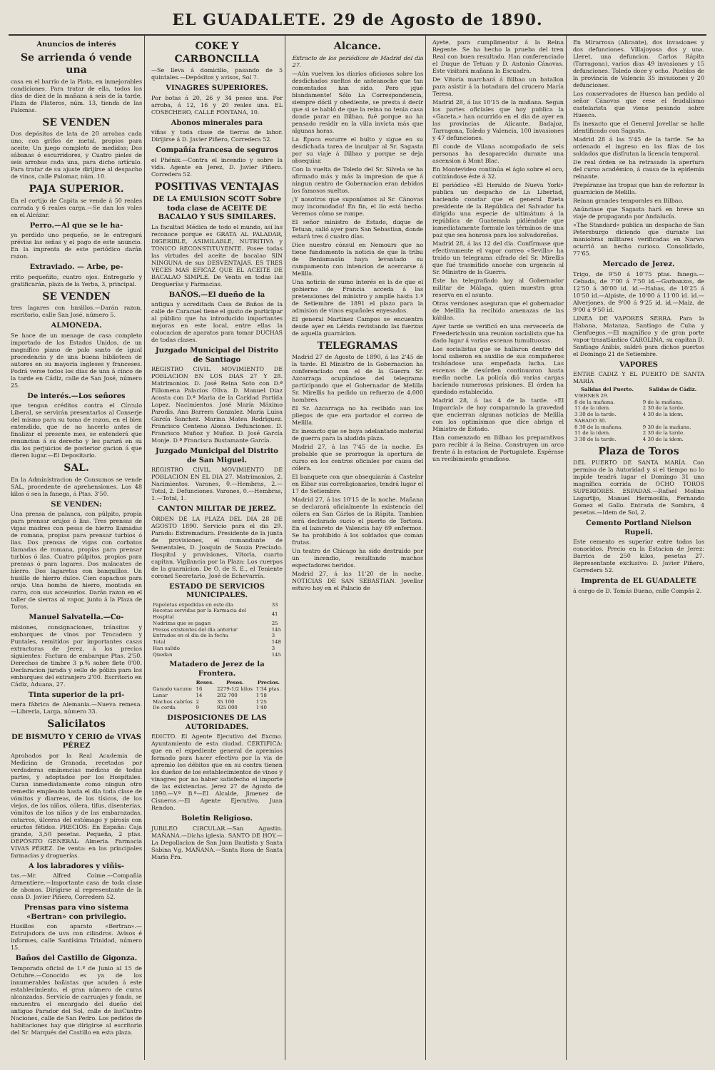EL GUADALETE. 29 de Agosto de 1890.
Anuncios de interés
Se arrienda ó vende una
casa en el barrio de la Plata, en inmejorables condiciones. Para tratar de ella, todos los días de diez de la mañana á seis de la tarde, Plaza de Plateros, núm. 13, tienda de las Palomas.
SE VENDEN
Dos depósitos de lata de 20 arrobas cada uno, con grifos de metal, propios para aceite; Un juego completo de medidas; Dos sábanas ó escurridores, y Cuatro pieles de seis arrobas cada una, para dicho artículo. Para tratar de su ajuste dirijirse al despacho de vinos, calle Palomar, núm. 10.
PAJA SUPERIOR.
En el cortijo de Capita se vende á 50 reales carrada y 6 reales carga.—Se dan los vales en el Alcázar.
Perro.—Al que se le ha-
ya perdido uno pequeño, se le entregará prévias las señas y el pago de este anuncio. En la imprenta de este periódico darán razon.
Extraviado. — Arbe, pe-
rrito pequeñito, cuatro ojos. Entregarlo y gratificarán, plaza de la Yerba, 3, principal.
SE VENDEN
tres lagares con husillos.—Darán razon, escritorio, calle San José, número 5.
ALMONEDA.
Se hace de un menage de casa completo importado de los Estados Unidos, de un magnífico piano de palo santo de igual procedencia y de una buena biblioteca de autores en su mayoria ingleses y franceses. Podrá verse todos los dias de una á cinco de la tarde en Cádiz, calle de San José, número 25.
De interés.—Los señores
que tengan créditos contra el Círculo Liberal, se servirán presentarlos al Conserje del mismo para su toma de razon, en el bien entendido, que de no hacerlo antes de finalizar el presente mes, se entenderá que renuncian á su derecho y les parará en su dia los perjuicios de posterior gacion á que dieren lugar.—El Depositario.
SAL.
En la Administracion de Consumos se vende SAL, procedente de aprehensiones. Los 48 kilos ó sea la fanega, á Ptas. 3'50.
SE VENDEN:
Una prensa de palanca, con púlpito, propia para prensar orujos ó lias. Tres prensas de vigas madres con pesas de hierro llamadas de romana, propias para prensar turbios ó lias. Dos prensas de vigas con corbatos llamadas de romana, propias para prensar turbios ó lias. Cuatro púlpitos, propios para prensas ó para lagares. Dos malacates de hierro. Dos lagaretas con banquillos. Un husillo de hierro dulce. Cien capachos para orujo. Una bomba de hierro, montada en carro, con sus accesorios. Darán razon en el taller de sierras al vapor, junto á la Plaza de Toros.
Manuel Salvatella.—Co-
misiones, consignaciones, tránsitos y embarques de vinos por Trocadero y Puntales, remitidos por importantes casas extractoras de Jerez, á los precios siguientes: Factura de embarque Ptas. 2'50. Derechos de timbre 3 p.% sobre flete 0'00. Declaracion jurada y sello de póliza para los embarques del extranjero 2'00. Escritorio en Cádiz, Aduana, 27.
Tinta superior de la pri-
mera fábrica de Alemania.—Nueva remesa.—Libreria, Larga, número 33.
Salicilatos
DE BISMUTO Y CERIO de VIVAS PÉREZ
Aprobados por la Real Academia de Medicina de Granada, recetados por verdaderas eminencias médicas de todas partes, y adoptados por los Hospitales. Curan inmediatamente como ningun otro remedio empleado hasta el dia toda clase de vómitos y diarreas, de los tísicos, de los viejos, de los niños, cólera, tifus, disenterias, vómitos de los niños y de las embarazadas, catarros, úlceras del estómago y pirosis con eructos fétidos. PRECIOS: En España: Caja grande, 3,50 pesetas. Pequeña, 2 ptas. DEPÓSITO GENERAL: Almeria. Farmacia VIVAS PÉREZ. De venta: en las principales farmacias y droguerías.
A los labradores y viñis-
tas.—Mr. Alfred Coime.—Compañia Armentiere.—Importante casa de toda clase de abonos. Dirigirse al representante de la casa D. Javier Piñero, Corredera 52.
Prensas para vino sistema «Bertran» con privilegio.
Husillos con aparato «Bertran».—Estrujadora de uva con cilindros. Avisos é informes, calle Santísima Trinidad, número 15.
Baños del Castillo de Gigonza.
Temporada oficial de 1.º de Junio al 15 de Octubre.—Conocido es ya de los innumerables bañistas que acuden á este establecimiento, el gran número de curas alcanzadas. Servicio de carruajes y fonda, se encuentra el encargado del dueño del antiguo Parador del Sol, calle de lasCuatro Naciones, calle de San Pedro. Los pedidos de habitaciones hay que dirigirse al escritorio del Sr. Marqués del Castillo en esta plaza.
COKE Y CARBONCILLA
—Se lleva á domicilio, pasando de 5 quintales.—Depósitos y avisos, Sol 7.
VINAGRES SUPERIORES.
Por botas á 20, 26 y 34 pesos una. Por arroba, á 12, 16 y 20 reales una. EL COSECHERO, CALLE FONTANA, 10.
Abonos minerales para
viñas y toda clase de tierras de labor. Dirijirse á D. Javier Piñero, Corredera 52.
Compañía francesa de seguros
el Phénix.—Contra el incendio y sobre la vida. Agente en Jerez, D. Javier Piñero. Corredera 52.
POSITIVAS VENTAJAS
DE LA EMULSION SCOTT Sobre toda clase de ACEITE DE BACALAO Y SUS SIMILARES.
La facultad Médica de todo el mundo, así las reconoce porque es GRATA AL PALADAR, DIGERIBLE, ASIMILABLE, NUTRITIVA y TONICO RECONSTITUYENTE. Posee todas las virtudes del aceite de bacalao SIN NINGUNA de sus DESVENTAJAS. ES TRES VECES MAS EFICAZ QUE EL ACEITE DE BACALAO SIMPLE. De Venta en todas las Droguerías y Farmacias.
BAÑOS.—El dueño de la
antigua y acreditada Casa de Baños de la calle de Caracuel tiene el gusto de participar al público que ha introducido importantes mejoras en este local, entre ellas la colocacion de aparatos para tomar DUCHAS de todas clases.
Juzgado Municipal del Distrito de Santiago
REGISTRO CIVIL. MOVIMIENTO DE POBLACION EN LOS DIAS 27 Y 28. Matrimonios. D. José Reina Soto con D.ª Fillomena Palacios Oliva. D. Manuel Diaz Acosta con D.ª Maria de la Caridad Partida Lopez. Nacimientos. José María Máximo Parodis. Ana Barrera Gonzalez. María Luisa García Sanchez. Marina Matea Rodriguez. Francisco Centeno Alonso. Defunciones. D. Francisco Muñoz y Muñoz. D. José García Monje. D.ª Francisca Bustamante García.
Juzgado Municipal del Distrito de San Miguel.
REGISTRO CIVIL. MOVIMIENTO DE POBLACION EN EL DIA 27. Matrimonios, 2. Nacimientos. Varones, 0.—Hembras, 2.—Total, 2. Defunciones. Varones, 0.—Hembras, 1.—Total, 1.
CANTON MILITAR DE JEREZ.
ÓRDEN DE LA PLAZA DEL DIA 28 DE AGOSTO 1890. Servicio para el dia 29. Parada: Extremadura. Presidente de la junta de provisiones, el comandante de Sementales, D. Joaquin de Souza Preciado. Hospital y provisiones, Vitoria, cuarto capitan. Vigilancia por la Plaza: Los cuerpos de la guarnicion. De O. de S. E., el Teniente coronel Secretario, José de Echevarría.
ESTADO DE SERVICIOS MUNICIPALES.
| Papeletas expedidas en este dia | 33 |
| Recetas servidas por la Farmacia del Hospital | 41 |
| Nodrizas que se pagan | 25 |
| Presos existentes del dia anterior | 145 |
| Entrados en el dia de la fecha | 3 |
| Total | 148 |
| Han salido | 3 |
| Quedan | 145 |
Matadero de Jerez de la Frontera.
| | Reses. | Pesos. | Precios. |
| --- | --- | --- | --- |
| Ganado vacuno | 16 | 2279-1/2 kilos | 1'34 ptas. |
| Lanar | 14 | 202 700 | 1'18 |
| Machos cabríos | 2 | 35 100 | 1'25 |
| De cerda | 9 | 925 000 | 1'40 |
DISPOSICIONES DE LAS AUTORIDADES.
EDICTO. El Agente Ejecutivo del Excmo. Ayuntamiento de esta ciudad. CERTIFICA: que en el expediente general de apremios formado para hacer efectivo por la via de apremio los débitos que en su contra tienen los dueños de los establecimientos de vinos y vinagres por no haber satisfecho el importe de las existencias. Jerez 27 de Agosto de 1890.—V.º B.º—El Alcalde, Jimenez de Cisneros.—El Agente Ejecutivo, Juan Rendon.
Boletin Religioso.
JUBILEO CIRCULAR.—San Agustin. MAÑANA.—Dicha iglesia. SANTO DE HOY.—La Degollacion de San Juan Bautista y Santa Sabina Vg. MAÑANA.—Santa Rosa de Santa Maria Fra.
Alcance.
Extracto de los periódicos de Madrid del dia 27.
—Aún vuelven los diarios oficiosos sobre los desdichados sueltos de anteanoche que tan comentados han sido. Pero ¡qué blandamente! Sólo La Correspondencia, siempre dócil y obediente, se presta á decir que si se habló de que la reina no tenia casa donde parar en Bilbao, fué porque no ha pensado residir en la villa invicta más que algunas horas.
La Época escurre el bulto y sigue en su desdichada tarea de inculpar al Sr. Sagasta por su viaje á Bilbao y porque se deja obsequiar.
Con la vuelta de Toledo del Sr. Silvela se ha afirmado más y más la impresion de que á ningun centro de Gobernacion eran debidos los famosos sueltos.
¡Y nosotros que suponíamos al Sr. Cánovas muy incomodado! En fin, el lio está hecho. Veremos cómo se rompe.
El señor ministro de Estado, duque de Tetuan, salió ayer para San Sebastian, donde estará tres ó cuatro días.
Dice nuestro cónsul en Nemours que no tiene fundamento la noticia de que la tribu de Beniamasán haya levantado su campamento con intencion de acercarse á Melilla.
Una noticia de sumo interés es la de que el gobierno de Francia acceda á las pretensiones del ministro y amplíe hasta 1.º de Setiembre de 1891 el plazo para la admision de vinos españoles enyesados.
El general Martinez Campos se encuentra desde ayer en Lérida revistando las fuerzas de aquella guarnicion.
TELEGRAMAS
Madrid 27 de Agosto de 1890, á las 2'45 de la tarde. El Ministro de la Gobernacion ha conferenciado con el de la Guerra Sr. Azcarraga ocupándose del telegrama participando que el Gobernador de Melilla Sr. Mirellis ha pedido un refuerzo de 4.000 hombres.
El Sr. Azcarraga no ha recibido aun los pliegos de que era portador el correo de Melilla.
Es inexacto que se baya adelantado material de guerra para la aludida plaza.
Madrid 27, á las 7'45 de la noche. Es probable que se prorrogue la apertura de curso en los centros oficiales por causa del cólera.
El banquete con que obsequiarán á Castelar en Eibar sus correligionarios, tendrá lugar el 17 de Setiembre.
Madrid 27, á las 10'15 de la noche. Mañana se declarará oficialmente la existencia del cólera en San Cárlos de la Rápita. Tambien será declarado sucio el puerto de Tortosa. En el lazareto de Valencia hay 69 enfermos. Se ha prohibido á los soldados que coman frutas.
Un teatro de Chicago ha sido destruido por un incendio, resultando muchos espectadores heridos.
Madrid 27, á las 11'20 de la noche. NOTICIAS DE SAN SEBASTIAN. Jovellar estuvo hoy en el Palacio de
Ayete, para cumplimentar á la Reina Regente. Se ha hecho la prueba del tren Real con buen resultado. Han conferenciado el Duque de Tetuan y D. Antonio Cánovas. Este visitará mañana la Escuadra.
De Vitoria marchará á Bilbao un batallon para asistir á la botadura del crucero María Teresa.
Madrid 28, á las 10'15 de la mañana. Segun los partes oficiales que hoy publica la «Gaceta,» han ocurrido en el dia de ayer en las provincias de Alicante, Badajoz, Tarragona, Toledo y Valencia, 100 invasiones y 47 defunciones.
El conde de Vilana acompañado de seis personas ha desaparecido durante una ascension á Mont Blac.
En Montevideo continúa el ágio sobre el oro, cotizándose éste á 32.
El periódico «El Heraldo de Nueva York» publica un despacho de La Libertad, haciendo constar que el general Ezeta presidente de la República del Salvador ha dirigido una especie de ultimátum á la república de Guatemala pidiéndole que inmediatamente formule los términos de una paz que sea honrosa para los salvadoreños.
Madrid 28, á las 12 del dia. Confírmase que efectivamente el vapor correo «Sevilla» ha traido un telegrama cifrado del Sr. Mirellis que fué trasmitido anoche con urgencia al Sr. Ministro de la Guerra.
Este ha telegrafiado hoy al Gobernador militar de Málaga, quien muestra gran reserva en el asunto.
Otras versiones aseguran que el gobernador de Melilla ha recibido amenazas de las kábilas.
Ayer tarde se verificó en una cervecería de Freederichsain una reunion socialista que ha dado lugar á varias escenas tumultuosas.
Los socialistas que se hallaron dentro del local salieron en auxilio de sus compañeros trabándose una empeñada lucha. Las escenas de desórden continuaron hasta media noche. La policía dió varias cargas haciendo numerosas prisiones. El órden ha quedado establecido.
Madrid 28, á las 4 de la tarde. «El Imparcial» de hoy comparando la gravedad que encierran algunas noticias de Melilla con los optimismos que dice abriga el Ministro de Estado.
Han comenzado en Bilbao los preparativos para recibir á la Reina. Construyen un arco frente á la estacion de Portugalete. Espérase un recibimiento grandioso.
En Mirarrosa (Alicante), dos invasiones y dos defunciones. Villajoyosa dos y una. Lleret, una defuncion. Carlos Rápita (Tarragona), varios dias 49 invasiones y 15 defunciones. Toledo doce y ocho. Pueblos de la provincia de Valencia 35 invasiones y 20 defunciones.
Los conservadores de Huesca han pedido al señor Cánovas que cese el feudalismo castelarista que viene pesando sobre Huesca.
Es inexacto que el General Jovellar se halle identificado con Sagasta.
Madrid 28 á las 5'45 de la tarde. Se ha ordenado el ingreso en las filas de los soldados que disfrutan la licencia temporal.
De real órden se ha retrasado la apertura del curso académico, á causa de la epidemia reinante.
Prepáranse las tropas que han de reforzar la guarnicion de Melilla.
Reinan grandes temporales en Bilbao.
Anúnciase que Sagasta hará en breve un viaje de propaganda por Andalucía.
«The Standard» publica un despacho de San Petersburgo diciendo que durante las maniobras militares verificadas en Narwa ocurrió un hecho curioso. Consolidado, 77'65.
Mercado de Jerez.
Trigo, de 9'50 á 10'75 ptas. fanega.—Cebada, de 7'00 á 7'50 id.—Garbanzos, de 12'50 á 30'00 id. id.—Habas, de 10'25 á 10'50 id.—Alpiste, de 10'00 á 11'00 id. id.—Alverjones, de 9'00 á 9'25 id. id.—Maiz, de 9'00 á 9'50 id.
LINEA DE VAPORES SERRA. Para la Habana, Matanza, Santiago de Cuba y Cienfuegos.—El magnífico y de gran porte vapor trasatlántico CAROLINA, su capitan D. Santiago Anibis, saldrá para dichos puertos el Domingo 21 de Setiembre.
VAPORES
ENTRE CADIZ Y EL PUERTO DE SANTA MARÍA
| Salidas del Puerto. | Salidas de Cádiz. |
| --- | --- |
| VIERNES 29. | |
| 8 de la mañana. | 9 de la mañana. |
| 11 de la idem. | 2 30 de la tarde. |
| 3 30 de la tarde. | 4 30 de la idem. |
| SABADO 30. | |
| 8 30 de la mañana. | 9 30 de la mañana. |
| 11 de la idem. | 2 30 de la tarde. |
| 3 30 de la tarde. | 4 30 de la idem. |
Plaza de Toros
DEL PUERTO DE SANTA MARÍA. Con permiso de la Autoridad y si el tiempo no lo impide tendrá lugar el Domingo 31 una magnífica corrida de OCHO TOROS SUPERIORES. ESPADAS.—Rafael Molina Lagartijo, Manuel Hermosilla, Fernando Gomez el Gallo. Entrada de Sombra, 4 pesetas.—Idem de Sol, 2.
Cemento Portland Nielson Rupeli.
Este cemento es superior entre todos los conocidos. Precio en la Estacion de Jerez: Barrica de 250 kilos, pesetas 27. Representante exclusivo: D. Javier Piñero, Corredera 52.
Imprenta de EL GUADALETE
á cargo de D. Tomás Bueno, calle Compás 2.